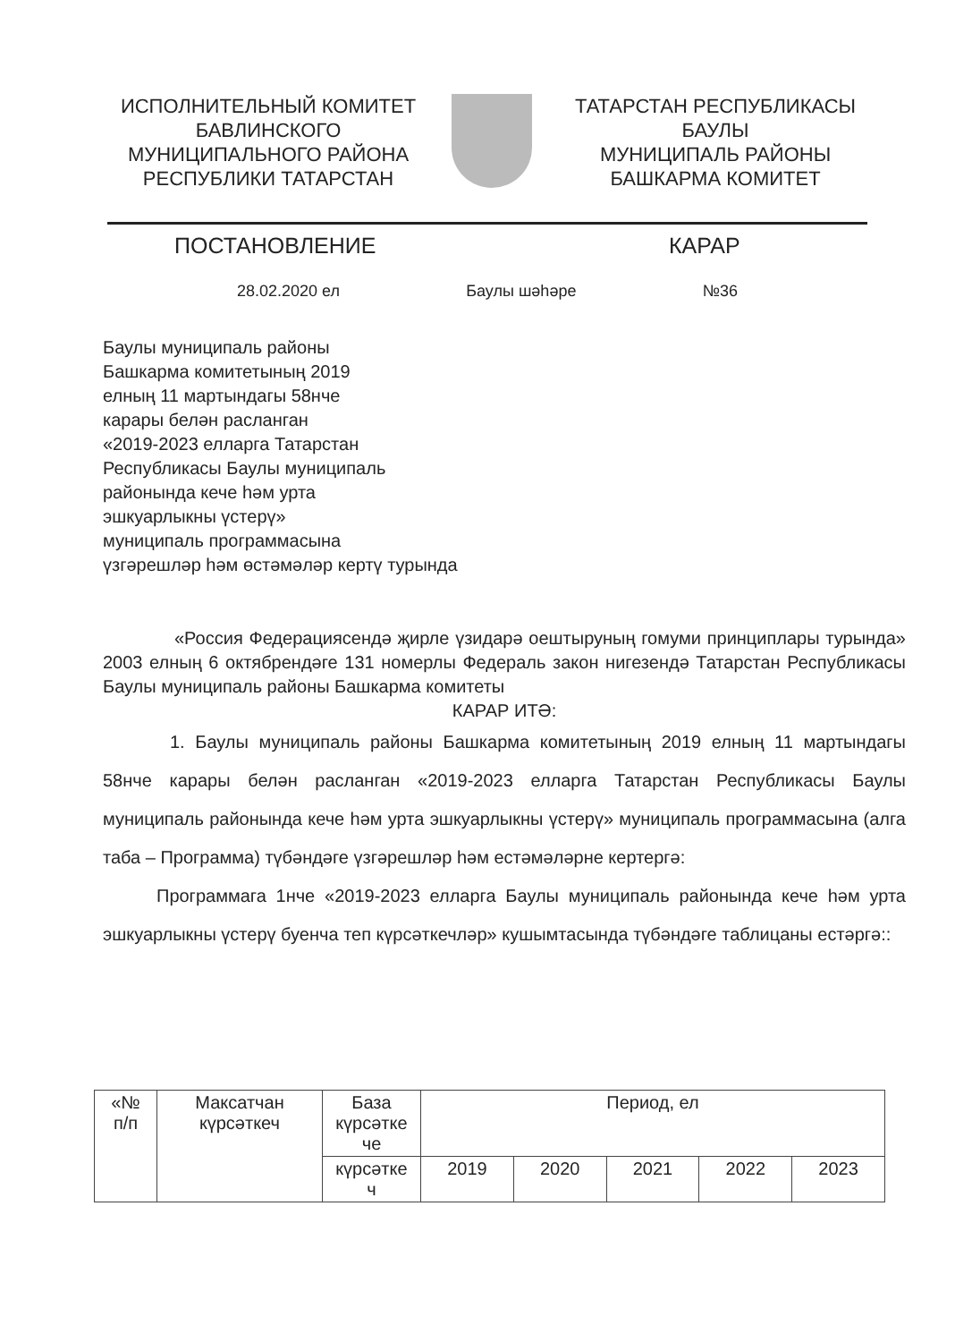ИСПОЛНИТЕЛЬНЫЙ КОМИТЕТ
БАВЛИНСКОГО
МУНИЦИПАЛЬНОГО РАЙОНА
РЕСПУБЛИКИ ТАТАРСТАН
ТАТАРСТАН РЕСПУБЛИКАСЫ
БАУЛЫ
МУНИЦИПАЛЬ РАЙОНЫ
БАШКАРМА КОМИТЕТ
ПОСТАНОВЛЕНИЕ КАРАР
28.02.2020 ел Баулы шәһәре №36
Баулы муниципаль районы
Башкарма комитетының 2019
елның 11 мартындагы 58нче
карары белән расланган
«2019-2023 елларга Татарстан
Республикасы Баулы муниципаль
районында кече һәм урта
эшкуарлыкны үстерү»
муниципаль программасына
үзгәрешләр һәм өстәмәләр кертү турында
«Россия Федерациясендә җирле үзидарә оештыруның гомуми принциплары турында» 2003 елның 6 октябрендәге 131 номерлы Федераль закон нигезендә Татарстан Республикасы Баулы муниципаль районы Башкарма комитеты
КАРАР ИТӘ:
1. Баулы муниципаль районы Башкарма комитетының 2019 елның 11 мартындагы 58нче карары белән расланган «2019-2023 елларга Татарстан Республикасы Баулы муниципаль районында кече һәм урта эшкуарлыкны үстерү» муниципаль программасына (алга таба – Программа) түбәндәге үзгәрешләр һәм естәмәләрне кертергә:
Программага 1нче «2019-2023 елларга Баулы муниципаль районында кече һәм урта эшкуарлыкны үстерү буенча теп күрсәткечләр» кушымтасында түбәндәге таблицаны естәргә::
| «№ п/п | Максатчан күрсәткеч | База күрсәтке че | Период, ел | | | | |
| --- | --- | --- | --- | --- | --- | --- | --- |
| | | күрсәтке ч | 2019 | 2020 | 2021 | 2022 | 2023 |